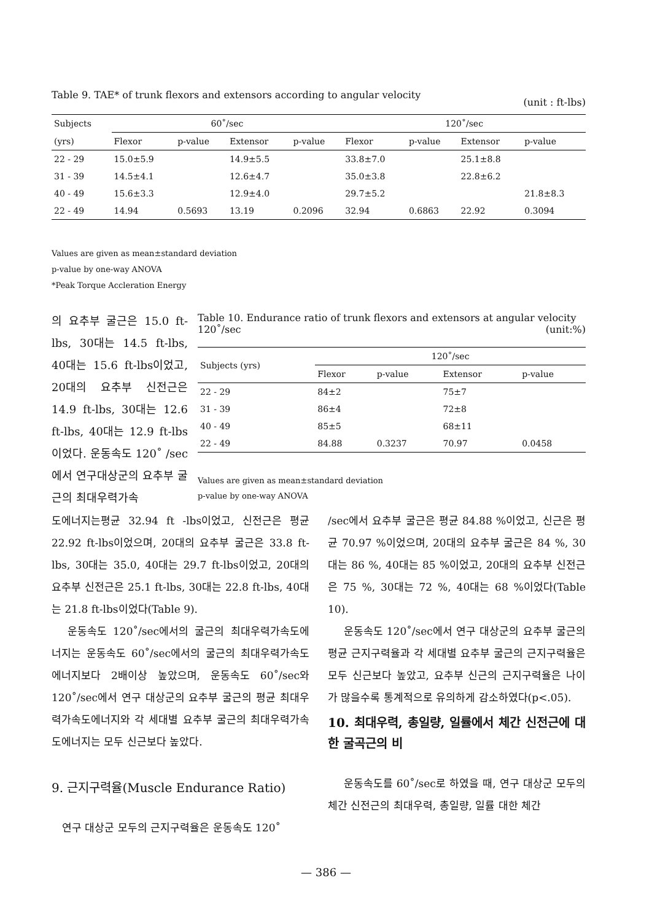Table 9. TAE* of trunk flexors and extensors according to angular velocity (unit : ft-lbs)
| Subjects | 60˚/sec | | | | 120˚/sec | | | |
| (yrs) | Flexor | p-value | Extensor | p-value | Flexor | p-value | Extensor | p-value |
| 22 - 29 | 15.0±5.9 | | 14.9±5.5 | | 33.8±7.0 | | 25.1±8.8 | |
| 31 - 39 | 14.5±4.1 | | 12.6±4.7 | | 35.0±3.8 | | 22.8±6.2 | |
| 40 - 49 | 15.6±3.3 | | 12.9±4.0 | | 29.7±5.2 | | | 21.8±8.3 |
| 22 - 49 | 14.94 | 0.5693 | 13.19 | 0.2096 | 32.94 | 0.6863 | 22.92 | 0.3094 |
Values are given as mean±standard deviation
p-value by one-way ANOVA
*Peak Torque Accleration Energy
의 요추부 굴근은 15.0 ft-lbs, 30대는 14.5 ft-lbs, 40대는 15.6 ft-lbs이었고, 20대의 요추부 신전근은 14.9 ft-lbs, 30대는 12.6 ft-lbs, 40대는 12.9 ft-lbs이었다. 운동속도 120˚ /sec에서 연구대상군의 요추부 굴근의 최대우력가속
Table 10. Endurance ratio of trunk flexors and extensors at angular velocity 120˚/sec (unit:%)
| Subjects (yrs) | 120˚/sec | | | |
| | Flexor | p-value | Extensor | p-value |
| 22 - 29 | 84±2 | | 75±7 | |
| 31 - 39 | 86±4 | | 72±8 | |
| 40 - 49 | 85±5 | | 68±11 | |
| 22 - 49 | 84.88 | 0.3237 | 70.97 | 0.0458 |
Values are given as mean±standard deviation
p-value by one-way ANOVA
도에너지는평균 32.94 ft -lbs이었고, 신전근은 평균 22.92 ft-lbs이었으며, 20대의 요추부 굴근은 33.8 ft-lbs, 30대는 35.0, 40대는 29.7 ft-lbs이었고, 20대의 요추부 신전근은 25.1 ft-lbs, 30대는 22.8 ft-lbs, 40대는 21.8 ft-lbs이었다(Table 9).
운동속도 120˚/sec에서의 굴근의 최대우력가속도에너지는 운동속도 60˚/sec에서의 굴근의 최대우력가속도에너지보다 2배이상 높았으며, 운동속도 60˚/sec와 120˚/sec에서 연구 대상군의 요추부 굴근의 평균 최대우력가속도에너지와 각 세대별 요추부 굴근의 최대우력가속도에너지는 모두 신근보다 높았다.
9. 근지구력율(Muscle Endurance Ratio)
연구 대상군 모두의 근지구력율은 운동속도 120˚
/sec에서 요추부 굴근은 평균 84.88 %이었고, 신근은 평균 70.97 %이었으며, 20대의 요추부 굴근은 84 %, 30대는 86 %, 40대는 85 %이었고, 20대의 요추부 신전근은 75 %, 30대는 72 %, 40대는 68 %이었다(Table 10).
운동속도 120˚/sec에서 연구 대상군의 요추부 굴근의 평균 근지구력율과 각 세대별 요추부 굴근의 근지구력율은 모두 신근보다 높았고, 요추부 신근의 근지구력율은 나이가 많을수록 통계적으로 유의하게 감소하였다(p<.05).
10. 최대우력, 총일량, 일률에서 체간 신전근에 대한 굴곡근의 비
운동속도를 60˚/sec로 하였을 때, 연구 대상군 모두의 체간 신전근의 최대우력, 총일량, 일률 대한 체간
— 386 —